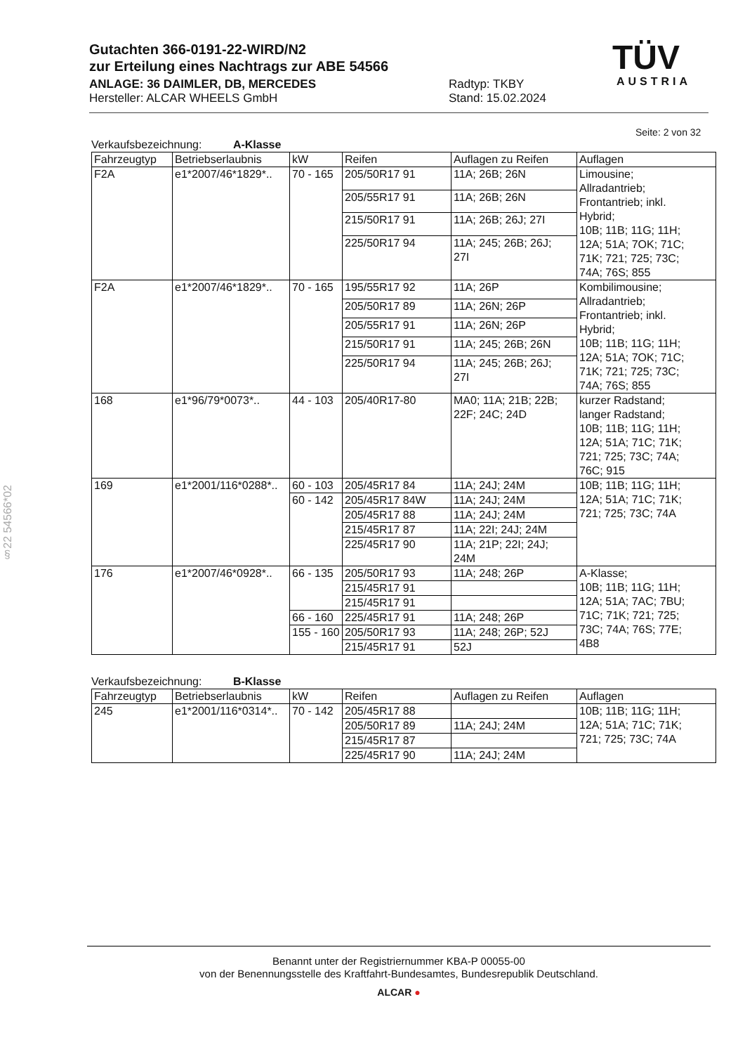Gutachten 366-0191-22-WIRD/N2
zur Erteilung eines Nachtrags zur ABE 54566
ANLAGE: 36 DAIMLER, DB, MERCEDES Radtyp: TKBY
Hersteller: ALCAR WHEELS GmbH Stand: 15.02.2024
TÜV
AUSTRIA
Seite: 2 von 32
§22 54566*02
Verkaufsbezeichnung: A-Klasse
| Fahrzeugtyp | Betriebserlaubnis | kW | Reifen | Auflagen zu Reifen | Auflagen |
| --- | --- | --- | --- | --- | --- |
| F2A | e1*2007/46*1829*.. | 70 - 165 | 205/50R17 91 | 11A; 26B; 26N | Limousine; Allradantrieb; Frontantrieb; inkl. Hybrid; 10B; 11B; 11G; 11H; 12A; 51A; 7OK; 71C; 71K; 721; 725; 73C; 74A; 76S; 855 |
| | | | 205/55R17 91 | 11A; 26B; 26N | |
| | | | 215/50R17 91 | 11A; 26B; 26J; 27I | |
| | | | 225/50R17 94 | 11A; 245; 26B; 26J; 27I | |
| F2A | e1*2007/46*1829*.. | 70 - 165 | 195/55R17 92 | 11A; 26P | Kombilimousine; Allradantrieb; Frontantrieb; inkl. Hybrid; 10B; 11B; 11G; 11H; 12A; 51A; 7OK; 71C; 71K; 721; 725; 73C; 74A; 76S; 855 |
| | | | 205/50R17 89 | 11A; 26N; 26P | |
| | | | 205/55R17 91 | 11A; 26N; 26P | |
| | | | 215/50R17 91 | 11A; 245; 26B; 26N | |
| | | | 225/50R17 94 | 11A; 245; 26B; 26J; 27I | |
| 168 | e1*96/79*0073*.. | 44 - 103 | 205/40R17-80 | MA0; 11A; 21B; 22B; 22F; 24C; 24D | kurzer Radstand; langer Radstand; 10B; 11B; 11G; 11H; 12A; 51A; 71C; 71K; 721; 725; 73C; 74A; 76C; 915 |
| 169 | e1*2001/116*0288*.. | 60 - 103 | 205/45R17 84 | 11A; 24J; 24M | 10B; 11B; 11G; 11H; 12A; 51A; 71C; 71K; 721; 725; 73C; 74A |
| | | 60 - 142 | 205/45R17 84W | 11A; 24J; 24M | |
| | | | 205/45R17 88 | 11A; 24J; 24M | |
| | | | 215/45R17 87 | 11A; 22I; 24J; 24M | |
| | | | 225/45R17 90 | 11A; 21P; 22I; 24J; 24M | |
| 176 | e1*2007/46*0928*.. | 66 - 135 | 205/50R17 93 | 11A; 248; 26P | A-Klasse; 10B; 11B; 11G; 11H; 12A; 51A; 7AC; 7BU; 71C; 71K; 721; 725; 73C; 74A; 76S; 77E; 4B8 |
| | | | 215/45R17 91 | | |
| | | | 215/45R17 91 | | |
| | | 66 - 160 | 225/45R17 91 | 11A; 248; 26P | |
| | | 155 - 160 | 205/50R17 93 | 11A; 248; 26P; 52J | |
| | | | 215/45R17 91 | 52J | |
Verkaufsbezeichnung: B-Klasse
| Fahrzeugtyp | Betriebserlaubnis | kW | Reifen | Auflagen zu Reifen | Auflagen |
| --- | --- | --- | --- | --- | --- |
| 245 | e1*2001/116*0314*.. | 70 - 142 | 205/45R17 88 | | 10B; 11B; 11G; 11H; 12A; 51A; 71C; 71K; 721; 725; 73C; 74A |
| | | | 205/50R17 89 | 11A; 24J; 24M | |
| | | | 215/45R17 87 | | |
| | | | 225/45R17 90 | 11A; 24J; 24M | |
Benannt unter der Registriernummer KBA-P 00055-00
von der Benennungsstelle des Kraftfahrt-Bundesamtes, Bundesrepublik Deutschland.
ALCAR ●